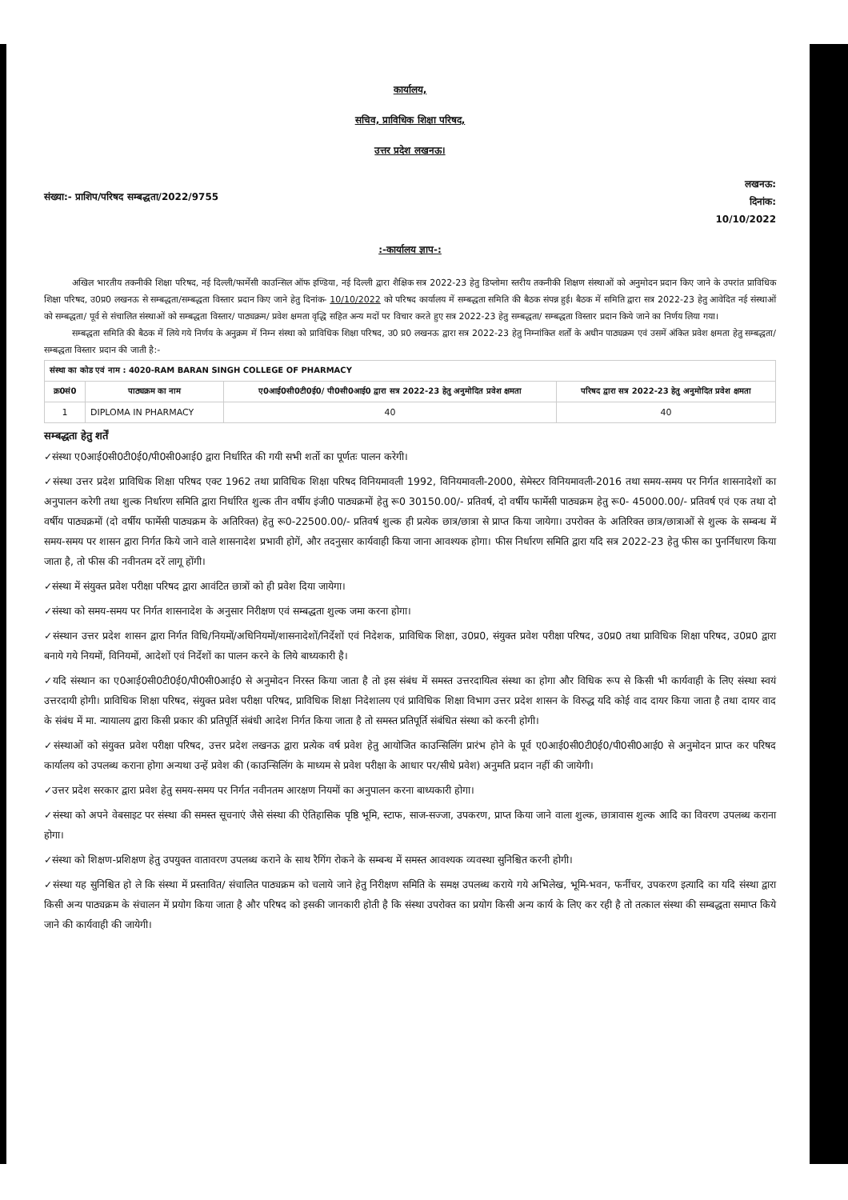कार्यालय,
सचिव, प्राविधिक शिक्षा परिषद,
उत्तर प्रदेश लखनऊ।
संख्या:- प्राशिप/परिषद सम्बद्धता/2022/9755
लखनऊ:
दिनांक:
10/10/2022
:-कार्यालय ज्ञाप-:
अखिल भारतीय तकनीकी शिक्षा परिषद, नई दिल्ली/फार्मेसी काउन्सिल ऑफ इण्डिया, नई दिल्ली द्वारा शैक्षिक सत्र 2022-23 हेतु डिप्लोमा स्तरीय तकनीकी शिक्षण संस्थाओं को अनुमोदन प्रदान किए जाने के उपरांत प्राविधिक शिक्षा परिषद, उ0प्र0 लखनऊ से सम्बद्धता/सम्बद्धता विस्तार प्रदान किए जाने हेतु दिनांक- 10/10/2022 को परिषद कार्यालय में सम्बद्धता समिति की बैठक संपन्न हुई। बैठक में समिति द्वारा सत्र 2022-23 हेतु आवेदित नई संस्थाओं को सम्बद्धता/ पूर्व से संचालित संस्थाओं को सम्बद्धता विस्तार/ पाठ्यक्रम/ प्रवेश क्षमता वृद्धि सहित अन्य मदों पर विचार करते हुए सत्र 2022-23 हेतु सम्बद्धता/ सम्बद्धता विस्तार प्रदान किये जाने का निर्णय लिया गया।
सम्बद्धता समिति की बैठक में लिये गये निर्णय के अनुक्रम में निम्न संस्था को प्राविधिक शिक्षा परिषद, उ0 प्र0 लखनऊ द्वारा सत्र 2022-23 हेतु निम्नांकित शर्तों के अधीन पाठ्यक्रम एवं उसमें अंकित प्रवेश क्षमता हेतु सम्बद्धता/सम्बद्धता विस्तार प्रदान की जाती है:-
| संस्था का कोड एवं नाम : 4020-RAM BARAN SINGH COLLEGE OF PHARMACY | | | |
| क्र0सं0 | पाठ्यक्रम का नाम | ए0आई0सी0टी0ई0/ पी0सी0आई0 द्वारा सत्र 2022-23 हेतु अनुमोदित प्रवेश क्षमता | परिषद द्वारा सत्र 2022-23 हेतु अनुमोदित प्रवेश क्षमता |
| 1 | DIPLOMA IN PHARMACY | 40 | 40 |
सम्बद्धता हेतु शर्तें
✓संस्था ए0आई0सी0टी0ई0/पी0सी0आई0 द्वारा निर्धारित की गयी सभी शर्तो का पूर्णतः पालन करेगी।
✓संस्था उत्तर प्रदेश प्राविधिक शिक्षा परिषद एक्ट 1962 तथा प्राविधिक शिक्षा परिषद विनियमावली 1992, विनियमावली-2000, सेमेस्टर विनियमावली-2016 तथा समय-समय पर निर्गत शासनादेशों का अनुपालन करेगी तथा शुल्क निर्धारण समिति द्वारा निर्धारित शुल्क तीन वर्षीय इंजी0 पाठ्यक्रमों हेतु रू0 30150.00/- प्रतिवर्ष, दो वर्षीय फार्मेसी पाठ्यक्रम हेतु रू0- 45000.00/- प्रतिवर्ष एवं एक तथा दो वर्षीय पाठ्यक्रमों (दो वर्षीय फार्मेसी पाठ्यक्रम के अतिरिक्त) हेतु रू0-22500.00/- प्रतिवर्ष शुल्क ही प्रत्येक छात्र/छात्रा से प्राप्त किया जायेगा। उपरोक्त के अतिरिक्त छात्र/छात्राओं से शुल्क के सम्बन्ध में समय-समय पर शासन द्वारा निर्गत किये जाने वाले शासनादेश प्रभावी होगें, और तदनुसार कार्यवाही किया जाना आवश्यक होगा। फीस निर्धारण समिति द्वारा यदि सत्र 2022-23 हेतु फीस का पुनर्निधारण किया जाता है, तो फीस की नवीनतम दरें लागू होंगी।
✓संस्था में संयुक्त प्रवेश परीक्षा परिषद द्वारा आवंटित छात्रों को ही प्रवेश दिया जायेगा।
✓संस्था को समय-समय पर निर्गत शासनादेश के अनुसार निरीक्षण एवं सम्बद्धता शुल्क जमा करना होगा।
✓संस्थान उत्तर प्रदेश शासन द्वारा निर्गत विधि/नियमों/अधिनियमों/शासनादेशों/निर्देशों एवं निदेशक, प्राविधिक शिक्षा, उ0प्र0, संयुक्त प्रवेश परीक्षा परिषद, उ0प्र0 तथा प्राविधिक शिक्षा परिषद, उ0प्र0 द्वारा बनाये गये नियमों, विनियमों, आदेशों एवं निर्देशों का पालन करने के लिये बाध्यकारी है।
✓यदि संस्थान का ए0आई0सी0टी0ई0/पी0सी0आई0 से अनुमोदन निरस्त किया जाता है तो इस संबंध में समस्त उत्तरदायित्व संस्था का होगा और विधिक रूप से किसी भी कार्यवाही के लिए संस्था स्वयं उत्तरदायी होगी। प्राविधिक शिक्षा परिषद, संयुक्त प्रवेश परीक्षा परिषद, प्राविधिक शिक्षा निदेशालय एवं प्राविधिक शिक्षा विभाग उत्तर प्रदेश शासन के विरुद्ध यदि कोई वाद दायर किया जाता है तथा दायर वाद के संबंध में मा. न्यायालय द्वारा किसी प्रकार की प्रतिपूर्ति संबंधी आदेश निर्गत किया जाता है तो समस्त प्रतिपूर्ति संबंधित संस्था को करनी होगी।
✓संस्थाओं को संयुक्त प्रवेश परीक्षा परिषद, उत्तर प्रदेश लखनऊ द्वारा प्रत्येक वर्ष प्रवेश हेतु आयोजित काउन्सिलिंग प्रारंभ होने के पूर्व ए0आई0सी0टी0ई0/पी0सी0आई0 से अनुमोदन प्राप्त कर परिषद कार्यालय को उपलब्ध कराना होगा अन्यथा उन्हें प्रवेश की (काउन्सिलिंग के माध्यम से प्रवेश परीक्षा के आधार पर/सीधे प्रवेश) अनुमति प्रदान नहीं की जायेगी।
✓उत्तर प्रदेश सरकार द्वारा प्रवेश हेतु समय-समय पर निर्गत नवीनतम आरक्षण नियमों का अनुपालन करना बाध्यकारी होगा।
✓संस्था को अपने वेबसाइट पर संस्था की समस्त सूचनाएं जैसे संस्था की ऐतिहासिक पृष्ठि भूमि, स्टाफ, साज-सज्जा, उपकरण, प्राप्त किया जाने वाला शुल्क, छात्रावास शुल्क आदि का विवरण उपलब्ध कराना होगा।
✓संस्था को शिक्षण-प्रशिक्षण हेतु उपयुक्त वातावरण उपलब्ध कराने के साथ रैगिंग रोकने के सम्बन्ध में समस्त आवश्यक व्यवस्था सुनिश्चित करनी होगी।
✓संस्था यह सुनिश्चित हो ले कि संस्था में प्रस्तावित/ संचालित पाठ्यक्रम को चलाये जाने हेतु निरीक्षण समिति के समक्ष उपलब्ध कराये गये अभिलेख, भूमि-भवन, फर्नीचर, उपकरण इत्यादि का यदि संस्था द्वारा किसी अन्य पाठ्यक्रम के संचालन में प्रयोग किया जाता है और परिषद को इसकी जानकारी होती है कि संस्था उपरोक्त का प्रयोग किसी अन्य कार्य के लिए कर रही है तो तत्काल संस्था की सम्बद्धता समाप्त किये जाने की कार्यवाही की जायेगी।